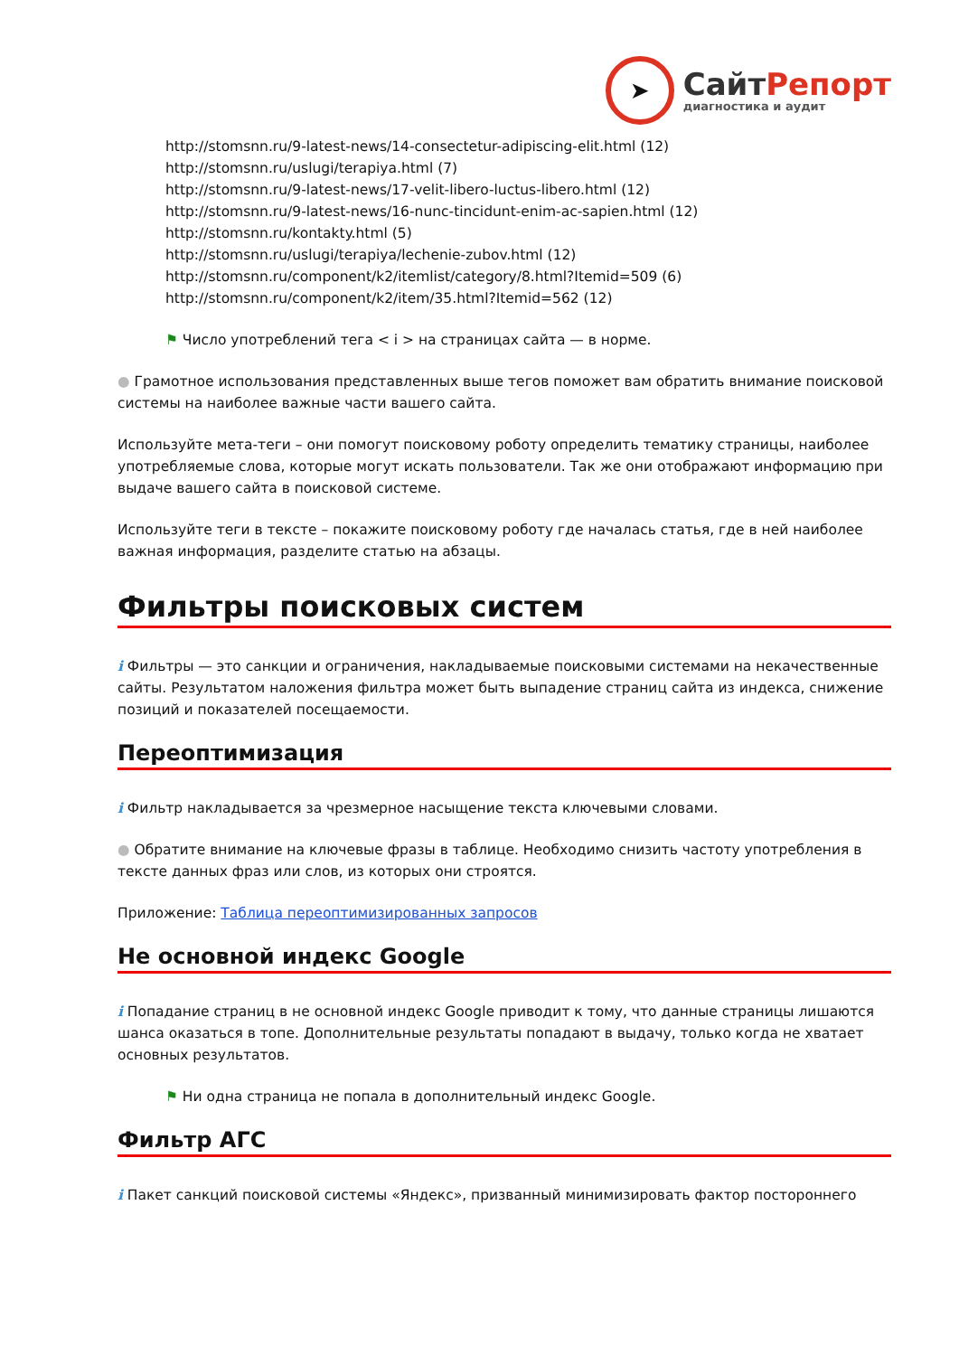➤
СайтРепорт
диагностика и аудит
http://stomsnn.ru/9-latest-news/14-consectetur-adipiscing-elit.html (12)
http://stomsnn.ru/uslugi/terapiya.html (7)
http://stomsnn.ru/9-latest-news/17-velit-libero-luctus-libero.html (12)
http://stomsnn.ru/9-latest-news/16-nunc-tincidunt-enim-ac-sapien.html (12)
http://stomsnn.ru/kontakty.html (5)
http://stomsnn.ru/uslugi/terapiya/lechenie-zubov.html (12)
http://stomsnn.ru/component/k2/itemlist/category/8.html?Itemid=509 (6)
http://stomsnn.ru/component/k2/item/35.html?Itemid=562 (12)
⚑ Число употреблений тега < i > на страницах сайта — в норме.
● Грамотное использования представленных выше тегов поможет вам обратить внимание поисковой системы на наиболее важные части вашего сайта.
Используйте мета-теги – они помогут поисковому роботу определить тематику страницы, наиболее употребляемые слова, которые могут искать пользователи. Так же они отображают информацию при выдаче вашего сайта в поисковой системе.
Используйте теги в тексте – покажите поисковому роботу где началась статья, где в ней наиболее важная информация, разделите статью на абзацы.
Фильтры поисковых систем
i Фильтры — это санкции и ограничения, накладываемые поисковыми системами на некачественные сайты. Результатом наложения фильтра может быть выпадение страниц сайта из индекса, снижение позиций и показателей посещаемости.
Переоптимизация
i Фильтр накладывается за чрезмерное насыщение текста ключевыми словами.
● Обратите внимание на ключевые фразы в таблице. Необходимо снизить частоту употребления в тексте данных фраз или слов, из которых они строятся.
Приложение: Таблица переоптимизированных запросов
Не основной индекс Google
i Попадание страниц в не основной индекс Google приводит к тому, что данные страницы лишаются шанса оказаться в топе. Дополнительные результаты попадают в выдачу, только когда не хватает основных результатов.
⚑ Ни одна страница не попала в дополнительный индекс Google.
Фильтр АГС
i Пакет санкций поисковой системы «Яндекс», призванный минимизировать фактор постороннего